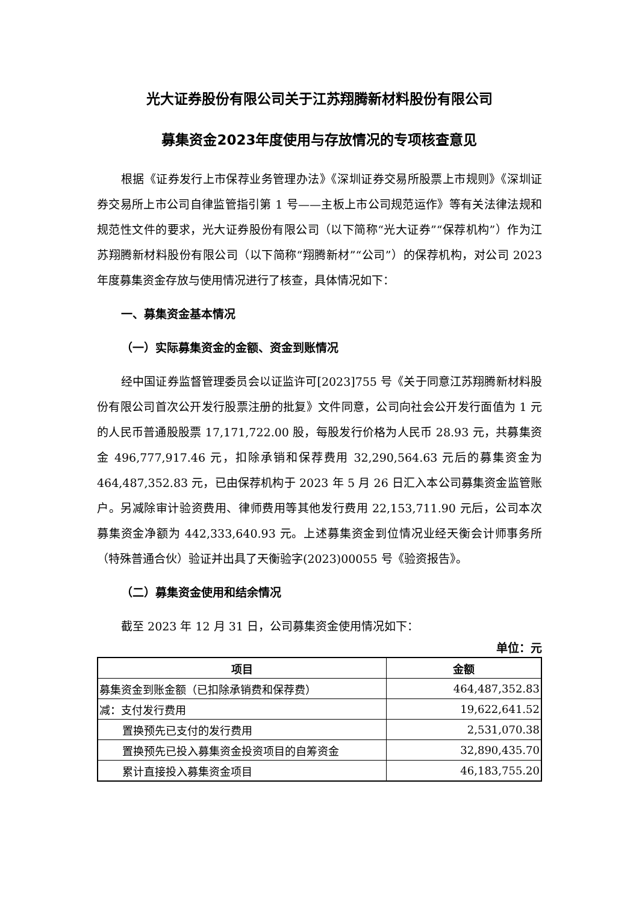光大证券股份有限公司关于江苏翔腾新材料股份有限公司
募集资金2023年度使用与存放情况的专项核查意见
根据《证券发行上市保荐业务管理办法》《深圳证券交易所股票上市规则》《深圳证券交易所上市公司自律监管指引第 1 号——主板上市公司规范运作》等有关法律法规和规范性文件的要求，光大证券股份有限公司（以下简称“光大证券”“保荐机构”）作为江苏翔腾新材料股份有限公司（以下简称“翔腾新材”“公司”）的保荐机构，对公司 2023 年度募集资金存放与使用情况进行了核查，具体情况如下：
一、募集资金基本情况
（一）实际募集资金的金额、资金到账情况
经中国证券监督管理委员会以证监许可[2023]755 号《关于同意江苏翔腾新材料股份有限公司首次公开发行股票注册的批复》文件同意，公司向社会公开发行面值为 1 元的人民币普通股股票 17,171,722.00 股，每股发行价格为人民币 28.93 元，共募集资金 496,777,917.46 元，扣除承销和保荐费用 32,290,564.63 元后的募集资金为 464,487,352.83 元，已由保荐机构于 2023 年 5 月 26 日汇入本公司募集资金监管账户。另减除审计验资费用、律师费用等其他发行费用 22,153,711.90 元后，公司本次募集资金净额为 442,333,640.93 元。上述募集资金到位情况业经天衡会计师事务所（特殊普通合伙）验证并出具了天衡验字(2023)00055 号《验资报告》。
（二）募集资金使用和结余情况
截至 2023 年 12 月 31 日，公司募集资金使用情况如下：
单位：元
| 项目 | 金额 |
| --- | --- |
| 募集资金到账金额（已扣除承销费和保荐费） | 464,487,352.83 |
| 减：支付发行费用 | 19,622,641.52 |
| 置换预先已支付的发行费用 | 2,531,070.38 |
| 置换预先已投入募集资金投资项目的自筹资金 | 32,890,435.70 |
| 累计直接投入募集资金项目 | 46,183,755.20 |